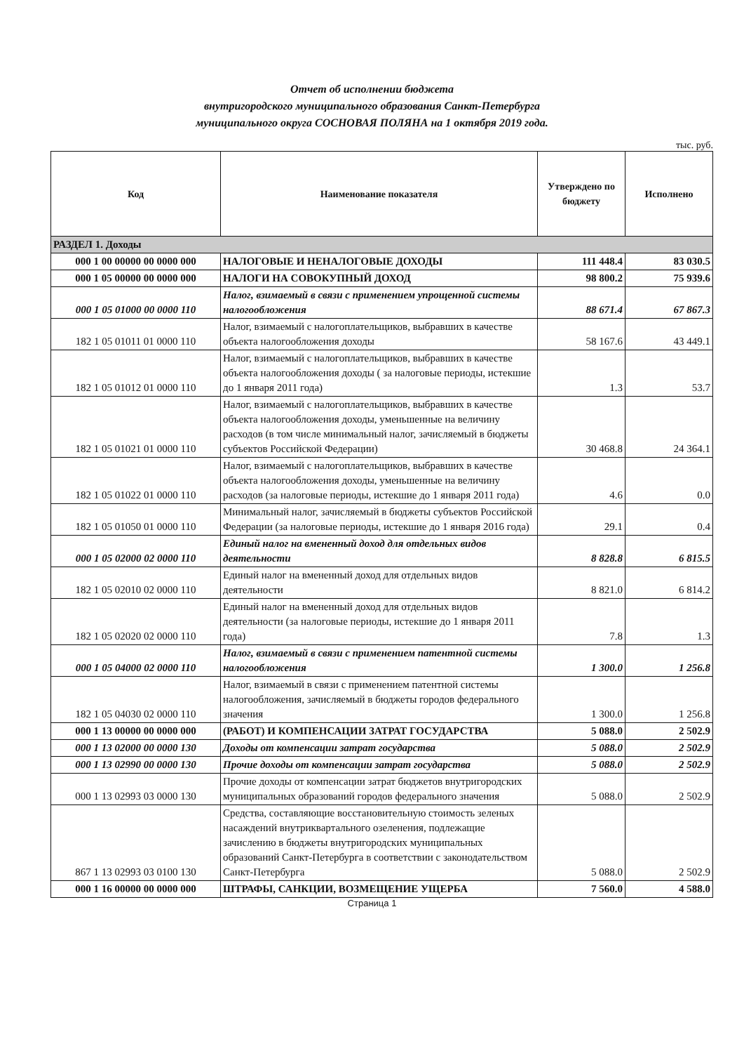Отчет об исполнении бюджета
внутригородского муниципального образования Санкт-Петербурга
муниципального округа СОСНОВАЯ ПОЛЯНА на 1 октября 2019 года.
тыс. руб.
| Код | Наименование показателя | Утверждено по бюджету | Исполнено |
| --- | --- | --- | --- |
| РАЗДЕЛ 1. Доходы | | | |
| 000 1 00 00000 00 0000 000 | НАЛОГОВЫЕ И НЕНАЛОГОВЫЕ ДОХОДЫ | 111 448.4 | 83 030.5 |
| 000 1 05 00000 00 0000 000 | НАЛОГИ НА СОВОКУПНЫЙ ДОХОД | 98 800.2 | 75 939.6 |
| 000 1 05 01000 00 0000 110 | Налог, взимаемый в связи с применением упрощенной системы налогообложения | 88 671.4 | 67 867.3 |
| 182 1 05 01011 01 0000 110 | Налог, взимаемый с налогоплательщиков, выбравших в качестве объекта налогообложения доходы | 58 167.6 | 43 449.1 |
| 182 1 05 01012 01 0000 110 | Налог, взимаемый с налогоплательщиков, выбравших в качестве объекта налогообложения доходы ( за налоговые периоды, истекшие до 1 января 2011 года) | 1.3 | 53.7 |
| 182 1 05 01021 01 0000 110 | Налог, взимаемый с налогоплательщиков, выбравших в качестве объекта налогообложения доходы, уменьшенные на величину расходов (в том числе минимальный налог, зачисляемый в бюджеты субъектов Российской Федерации) | 30 468.8 | 24 364.1 |
| 182 1 05 01022 01 0000 110 | Налог, взимаемый с налогоплательщиков, выбравших в качестве объекта налогообложения доходы, уменьшенные на величину расходов (за налоговые периоды, истекшие до 1 января 2011 года) | 4.6 | 0.0 |
| 182 1 05 01050 01 0000 110 | Минимальный налог, зачисляемый в бюджеты субъектов Российской Федерации (за налоговые периоды, истекшие до 1 января 2016 года) | 29.1 | 0.4 |
| 000 1 05 02000 02 0000 110 | Единый налог на вмененный доход для отдельных видов деятельности | 8 828.8 | 6 815.5 |
| 182 1 05 02010 02 0000 110 | Единый налог на вмененный доход для отдельных видов деятельности | 8 821.0 | 6 814.2 |
| 182 1 05 02020 02 0000 110 | Единый налог на вмененный доход для отдельных видов деятельности (за налоговые периоды, истекшие до 1 января 2011 года) | 7.8 | 1.3 |
| 000 1 05 04000 02 0000 110 | Налог, взимаемый в связи с применением патентной системы налогообложения | 1 300.0 | 1 256.8 |
| 182 1 05 04030 02 0000 110 | Налог, взимаемый в связи с применением патентной системы налогообложения, зачисляемый в бюджеты городов федерального значения | 1 300.0 | 1 256.8 |
| 000 1 13 00000 00 0000 000 | (РАБОТ) И КОМПЕНСАЦИИ ЗАТРАТ ГОСУДАРСТВА | 5 088.0 | 2 502.9 |
| 000 1 13 02000 00 0000 130 | Доходы от компенсации затрат государства | 5 088.0 | 2 502.9 |
| 000 1 13 02990 00 0000 130 | Прочие доходы от компенсации затрат государства | 5 088.0 | 2 502.9 |
| 000 1 13 02993 03 0000 130 | Прочие доходы от компенсации затрат бюджетов внутригородских муниципальных образований городов федерального значения | 5 088.0 | 2 502.9 |
| 867 1 13 02993 03 0100 130 | Средства, составляющие восстановительную стоимость зеленых насаждений внутриквартального озеленения, подлежащие зачислению в бюджеты внутригородских муниципальных образований Санкт-Петербурга в соответствии с законодательством Санкт-Петербурга | 5 088.0 | 2 502.9 |
| 000 1 16 00000 00 0000 000 | ШТРАФЫ, САНКЦИИ, ВОЗМЕЩЕНИЕ УЩЕРБА | 7 560.0 | 4 588.0 |
Страница 1